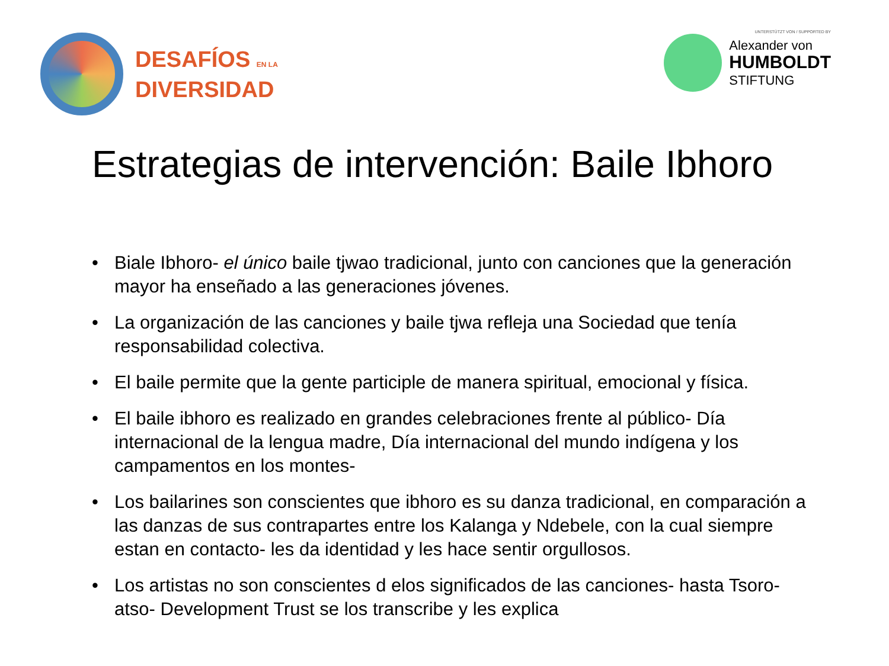DESAFÍOS EN LA
DIVERSIDAD
UNTERSTÜTZT VON / SUPPORTED BY
Alexander von
HUMBOLDT
STIFTUNG
Estrategias de intervención: Baile Ibhoro
• Biale Ibhoro- el único baile tjwao tradicional, junto con canciones que la generación mayor ha enseñado a las generaciones jóvenes.
• La organización de las canciones y baile tjwa refleja una Sociedad que tenía responsabilidad colectiva.
• El baile permite que la gente participle de manera spiritual, emocional y física.
• El baile ibhoro es realizado en grandes celebraciones frente al público- Día internacional de la lengua madre, Día internacional del mundo indígena y los campamentos en los montes-
• Los bailarines son conscientes que ibhoro es su danza tradicional, en comparación a las danzas de sus contrapartes entre los Kalanga y Ndebele, con la cual siempre estan en contacto- les da identidad y les hace sentir orgullosos.
• Los artistas no son conscientes d elos significados de las canciones- hasta Tsoro-atso- Development Trust se los transcribe y les explica